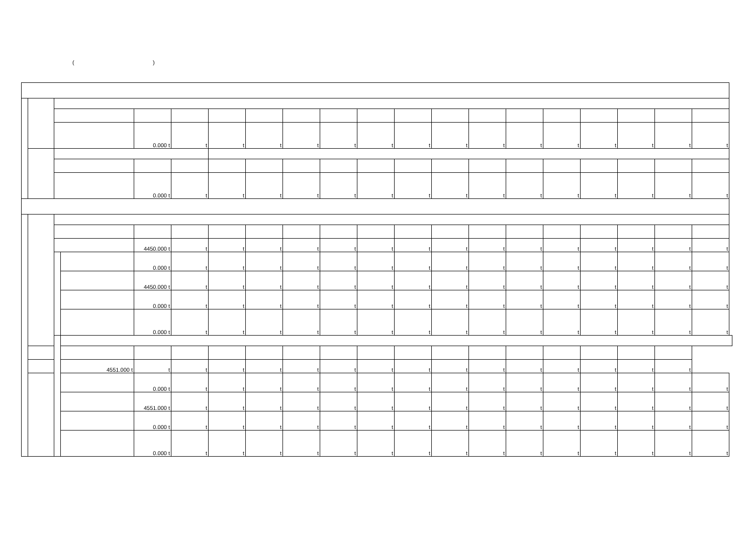()
| | | | | 0.000 t | t | t | t | t | t | t | t | t | t | t | t | t | t | t | t |
| | | | | 0.000 t | t | t | t | t | t | t | t | t | t | t | t | t | t | t | t |
| | | | | 4450.000 t | t | t | t | t | t | t | t | t | t | t | t | t | t | t | t |
| | | | | 0.000 t | t | t | t | t | t | t | t | t | t | t | t | t | t | t | t |
| | | | | 4450.000 t | t | t | t | t | t | t | t | t | t | t | t | t | t | t | t |
| | | | | 0.000 t | t | t | t | t | t | t | t | t | t | t | t | t | t | t | t |
| | | | | 0.000 t | t | t | t | t | t | t | t | t | t | t | t | t | t | t | t |
| | | | 4551.000 t | t | t | t | t | t | t | t | t | t | t | t | t | t | t | t | |
| | | | | 0.000 t | t | t | t | t | t | t | t | t | t | t | t | t | t | t | t |
| | | | | 4551.000 t | t | t | t | t | t | t | t | t | t | t | t | t | t | t | t |
| | | | | 0.000 t | t | t | t | t | t | t | t | t | t | t | t | t | t | t | t |
| | | | | 0.000 t | t | t | t | t | t | t | t | t | t | t | t | t | t | t | t |